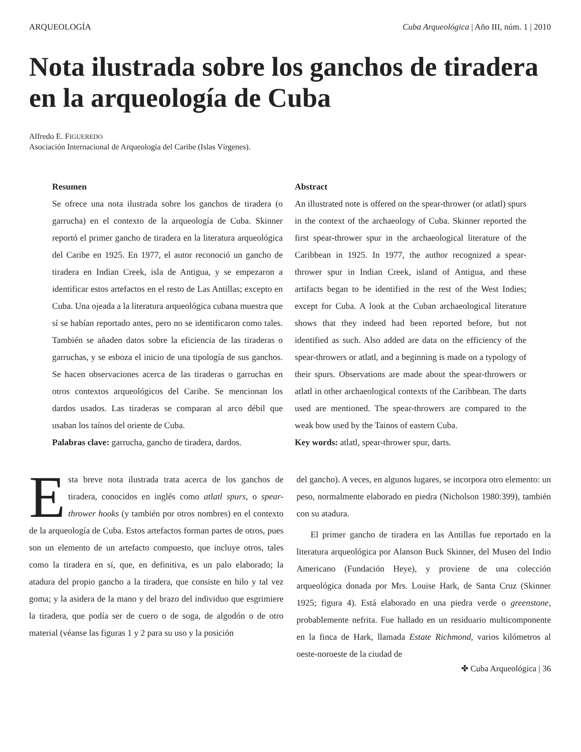ARQUEOLOGÍA Cuba Arqueológica | Año III, núm. 1 | 2010
Nota ilustrada sobre los ganchos de tiradera en la arqueología de Cuba
Alfredo E. FIGUEREDO
Asociación Internacional de Arqueología del Caribe (Islas Vírgenes).
Resumen
Se ofrece una nota ilustrada sobre los ganchos de tiradera (o garrucha) en el contexto de la arqueología de Cuba. Skinner reportó el primer gancho de tiradera en la literatura arqueológica del Caribe en 1925. En 1977, el autor reconoció un gancho de tiradera en Indian Creek, isla de Antigua, y se empezaron a identificar estos artefactos en el resto de Las Antillas; excepto en Cuba. Una ojeada a la literatura arqueológica cubana muestra que sí se habían reportado antes, pero no se identificaron como tales. También se añaden datos sobre la eficiencia de las tiraderas o garruchas, y se esboza el inicio de una tipología de sus ganchos. Se hacen observaciones acerca de las tiraderas o garruchas en otros contextos arqueológicos del Caribe. Se mencionan los dardos usados. Las tiraderas se comparan al arco débil que usaban los taínos del oriente de Cuba.
Palabras clave: garrucha, gancho de tiradera, dardos.
Abstract
An illustrated note is offered on the spear-thrower (or atlatl) spurs in the context of the archaeology of Cuba. Skinner reported the first spear-thrower spur in the archaeological literature of the Caribbean in 1925. In 1977, the author recognized a spear-thrower spur in Indian Creek, island of Antigua, and these artifacts began to be identified in the rest of the West Indies; except for Cuba. A look at the Cuban archaeological literature shows that they indeed had been reported before, but not identified as such. Also added are data on the efficiency of the spear-throwers or atlatl, and a beginning is made on a typology of their spurs. Observations are made about the spear-throwers or atlatl in other archaeological contexts of the Caribbean. The darts used are mentioned. The spear-throwers are compared to the weak bow used by the Tainos of eastern Cuba.
Key words: atlatl, spear-thrower spur, darts.
Esta breve nota ilustrada trata acerca de los ganchos de tiradera, conocidos en inglés como atlatl spurs, o spear-thrower hooks (y también por otros nombres) en el contexto de la arqueología de Cuba. Estos artefactos forman partes de otros, pues son un elemento de un artefacto compuesto, que incluye otros, tales como la tiradera en sí, que, en definitiva, es un palo elaborado; la atadura del propio gancho a la tiradera, que consiste en hilo y tal vez goma; y la asidera de la mano y del brazo del individuo que esgrimiere la tiradera, que podía ser de cuero o de soga, de algodón o de otro material (véanse las figuras 1 y 2 para su uso y la posición
del gancho). A veces, en algunos lugares, se incorpora otro elemento: un peso, normalmente elaborado en piedra (Nicholson 1980:399), también con su atadura.
El primer gancho de tiradera en las Antillas fue reportado en la literatura arqueológica por Alanson Buck Skinner, del Museo del Indio Americano (Fundación Heye), y proviene de una colección arqueológica donada por Mrs. Louise Hark, de Santa Cruz (Skinner 1925; figura 4). Está elaborado en una piedra verde o greenstone, probablemente nefrita. Fue hallado en un residuario multicomponente en la finca de Hark, llamada Estate Richmond, varios kilómetros al oeste-noroeste de la ciudad de
✤ Cuba Arqueológica | 36